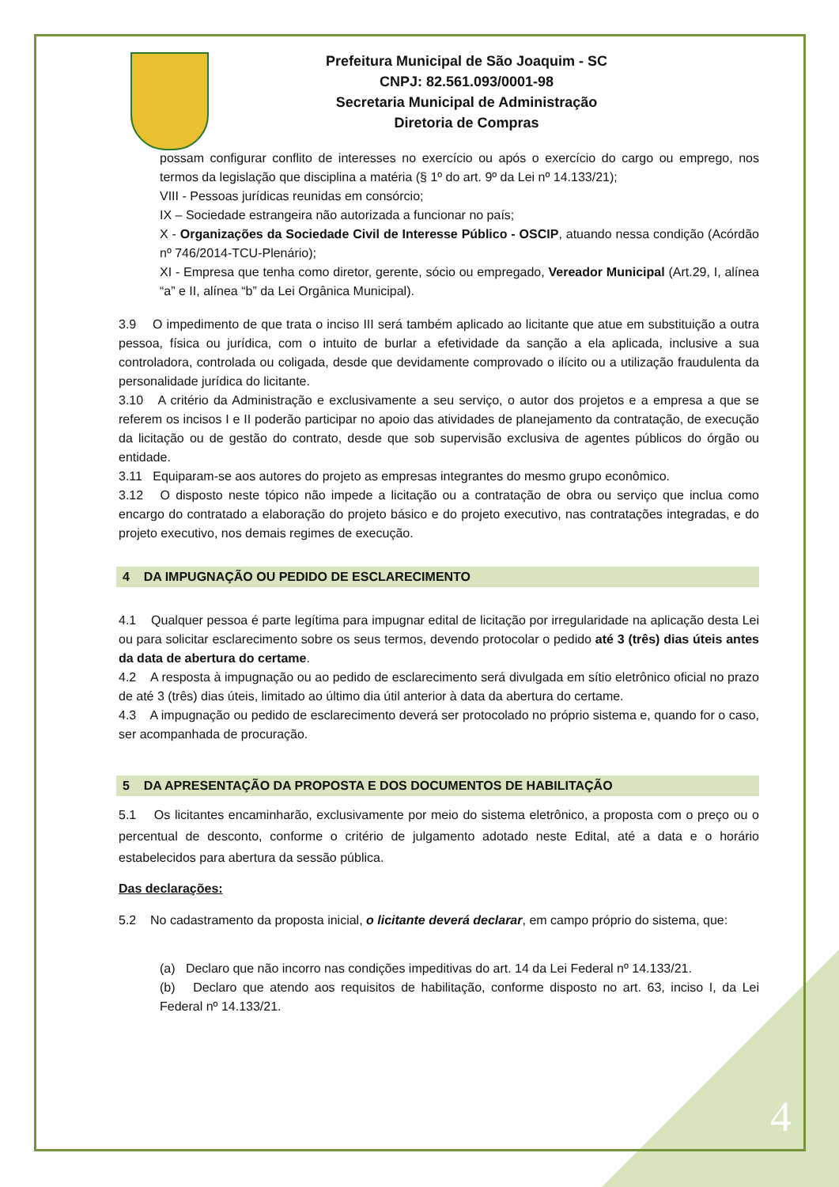Prefeitura Municipal de São Joaquim - SC
CNPJ: 82.561.093/0001-98
Secretaria Municipal de Administração
Diretoria de Compras
possam configurar conflito de interesses no exercício ou após o exercício do cargo ou emprego, nos termos da legislação que disciplina a matéria (§ 1º do art. 9º da Lei nº 14.133/21);
VIII - Pessoas jurídicas reunidas em consórcio;
IX – Sociedade estrangeira não autorizada a funcionar no país;
X - Organizações da Sociedade Civil de Interesse Público - OSCIP, atuando nessa condição (Acórdão nº 746/2014-TCU-Plenário);
XI - Empresa que tenha como diretor, gerente, sócio ou empregado, Vereador Municipal (Art.29, I, alínea “a” e II, alínea “b” da Lei Orgânica Municipal).
3.9 O impedimento de que trata o inciso III será também aplicado ao licitante que atue em substituição a outra pessoa, física ou jurídica, com o intuito de burlar a efetividade da sanção a ela aplicada, inclusive a sua controladora, controlada ou coligada, desde que devidamente comprovado o ilícito ou a utilização fraudulenta da personalidade jurídica do licitante.
3.10 A critério da Administração e exclusivamente a seu serviço, o autor dos projetos e a empresa a que se referem os incisos I e II poderão participar no apoio das atividades de planejamento da contratação, de execução da licitação ou de gestão do contrato, desde que sob supervisão exclusiva de agentes públicos do órgão ou entidade.
3.11 Equiparam-se aos autores do projeto as empresas integrantes do mesmo grupo econômico.
3.12 O disposto neste tópico não impede a licitação ou a contratação de obra ou serviço que inclua como encargo do contratado a elaboração do projeto básico e do projeto executivo, nas contratações integradas, e do projeto executivo, nos demais regimes de execução.
4 DA IMPUGNAÇÃO OU PEDIDO DE ESCLARECIMENTO
4.1 Qualquer pessoa é parte legítima para impugnar edital de licitação por irregularidade na aplicação desta Lei ou para solicitar esclarecimento sobre os seus termos, devendo protocolar o pedido até 3 (três) dias úteis antes da data de abertura do certame.
4.2 A resposta à impugnação ou ao pedido de esclarecimento será divulgada em sítio eletrônico oficial no prazo de até 3 (três) dias úteis, limitado ao último dia útil anterior à data da abertura do certame.
4.3 A impugnação ou pedido de esclarecimento deverá ser protocolado no próprio sistema e, quando for o caso, ser acompanhada de procuração.
5 DA APRESENTAÇÃO DA PROPOSTA E DOS DOCUMENTOS DE HABILITAÇÃO
5.1 Os licitantes encaminharão, exclusivamente por meio do sistema eletrônico, a proposta com o preço ou o percentual de desconto, conforme o critério de julgamento adotado neste Edital, até a data e o horário estabelecidos para abertura da sessão pública.
Das declarações:
5.2 No cadastramento da proposta inicial, o licitante deverá declarar, em campo próprio do sistema, que:
(a) Declaro que não incorro nas condições impeditivas do art. 14 da Lei Federal nº 14.133/21.
(b) Declaro que atendo aos requisitos de habilitação, conforme disposto no art. 63, inciso I, da Lei Federal nº 14.133/21.
4